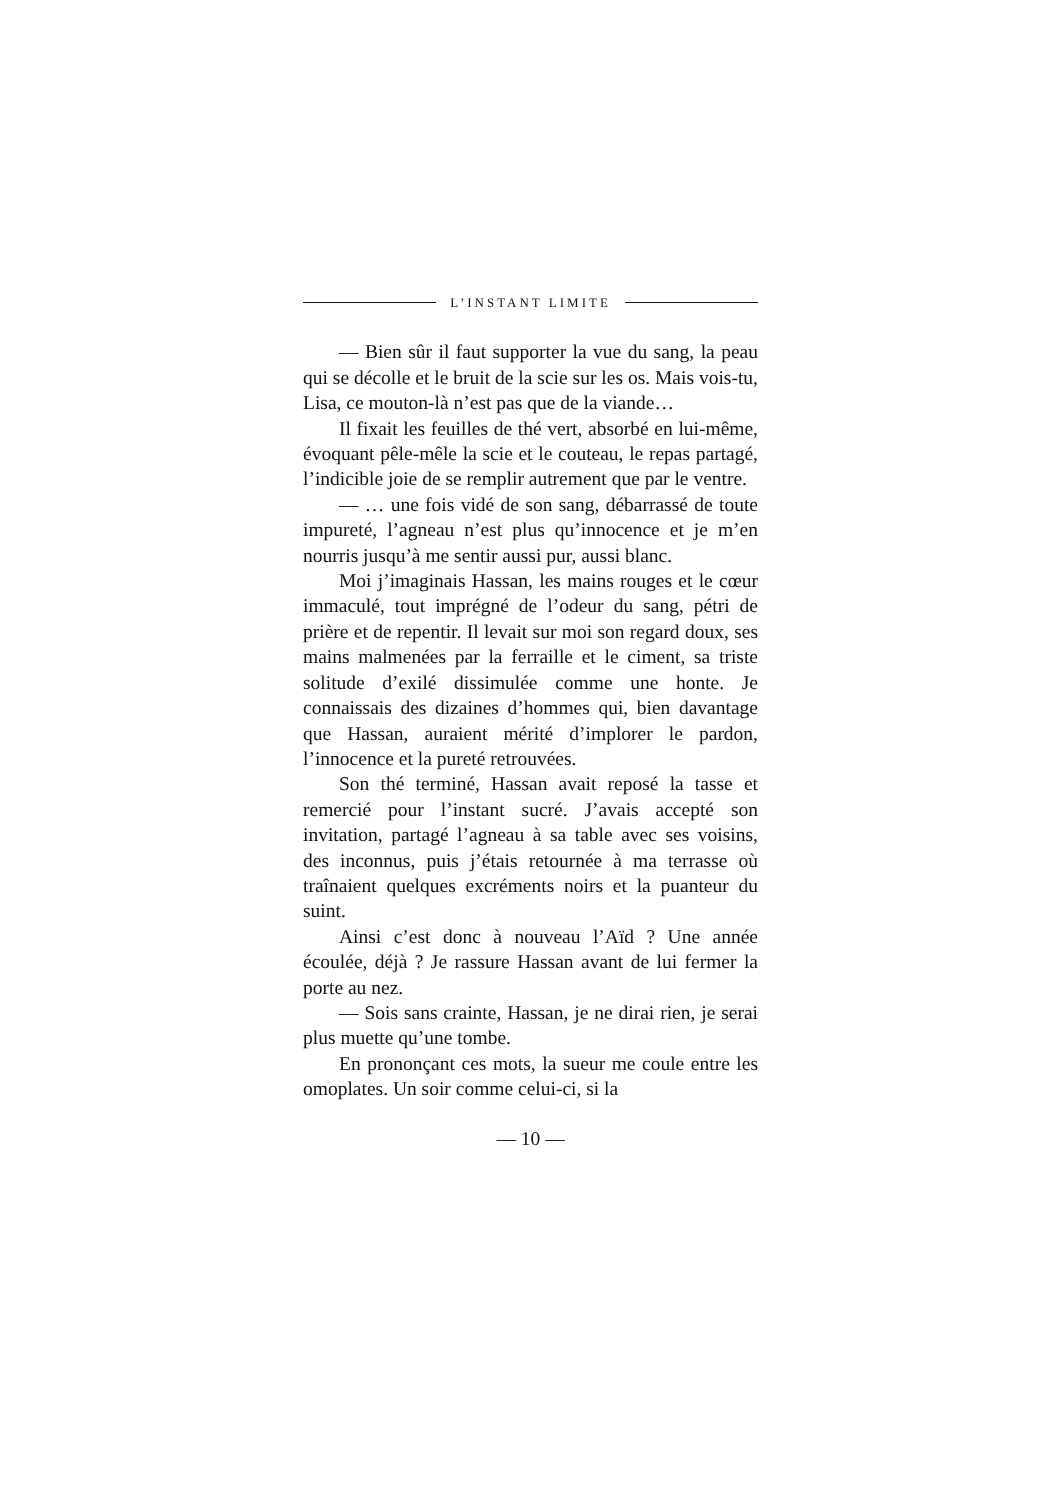L’INSTANT LIMITE
— Bien sûr il faut supporter la vue du sang, la peau qui se décolle et le bruit de la scie sur les os. Mais vois-tu, Lisa, ce mouton-là n’est pas que de la viande…
Il fixait les feuilles de thé vert, absorbé en lui-même, évoquant pêle-mêle la scie et le couteau, le repas partagé, l’indicible joie de se remplir autrement que par le ventre.
— … une fois vidé de son sang, débarrassé de toute impureté, l’agneau n’est plus qu’innocence et je m’en nourris jusqu’à me sentir aussi pur, aussi blanc.
Moi j’imaginais Hassan, les mains rouges et le cœur immaculé, tout imprégné de l’odeur du sang, pétri de prière et de repentir. Il levait sur moi son regard doux, ses mains malmenées par la ferraille et le ciment, sa triste solitude d’exilé dissimulée comme une honte. Je connaissais des dizaines d’hommes qui, bien davantage que Hassan, auraient mérité d’implorer le pardon, l’innocence et la pureté retrouvées.
Son thé terminé, Hassan avait reposé la tasse et remercié pour l’instant sucré. J’avais accepté son invitation, partagé l’agneau à sa table avec ses voisins, des inconnus, puis j’étais retournée à ma terrasse où traînaient quelques excréments noirs et la puanteur du suint.
Ainsi c’est donc à nouveau l’Aïd ? Une année écoulée, déjà ? Je rassure Hassan avant de lui fermer la porte au nez.
— Sois sans crainte, Hassan, je ne dirai rien, je serai plus muette qu’une tombe.
En prononçant ces mots, la sueur me coule entre les omoplates. Un soir comme celui-ci, si la
— 10 —